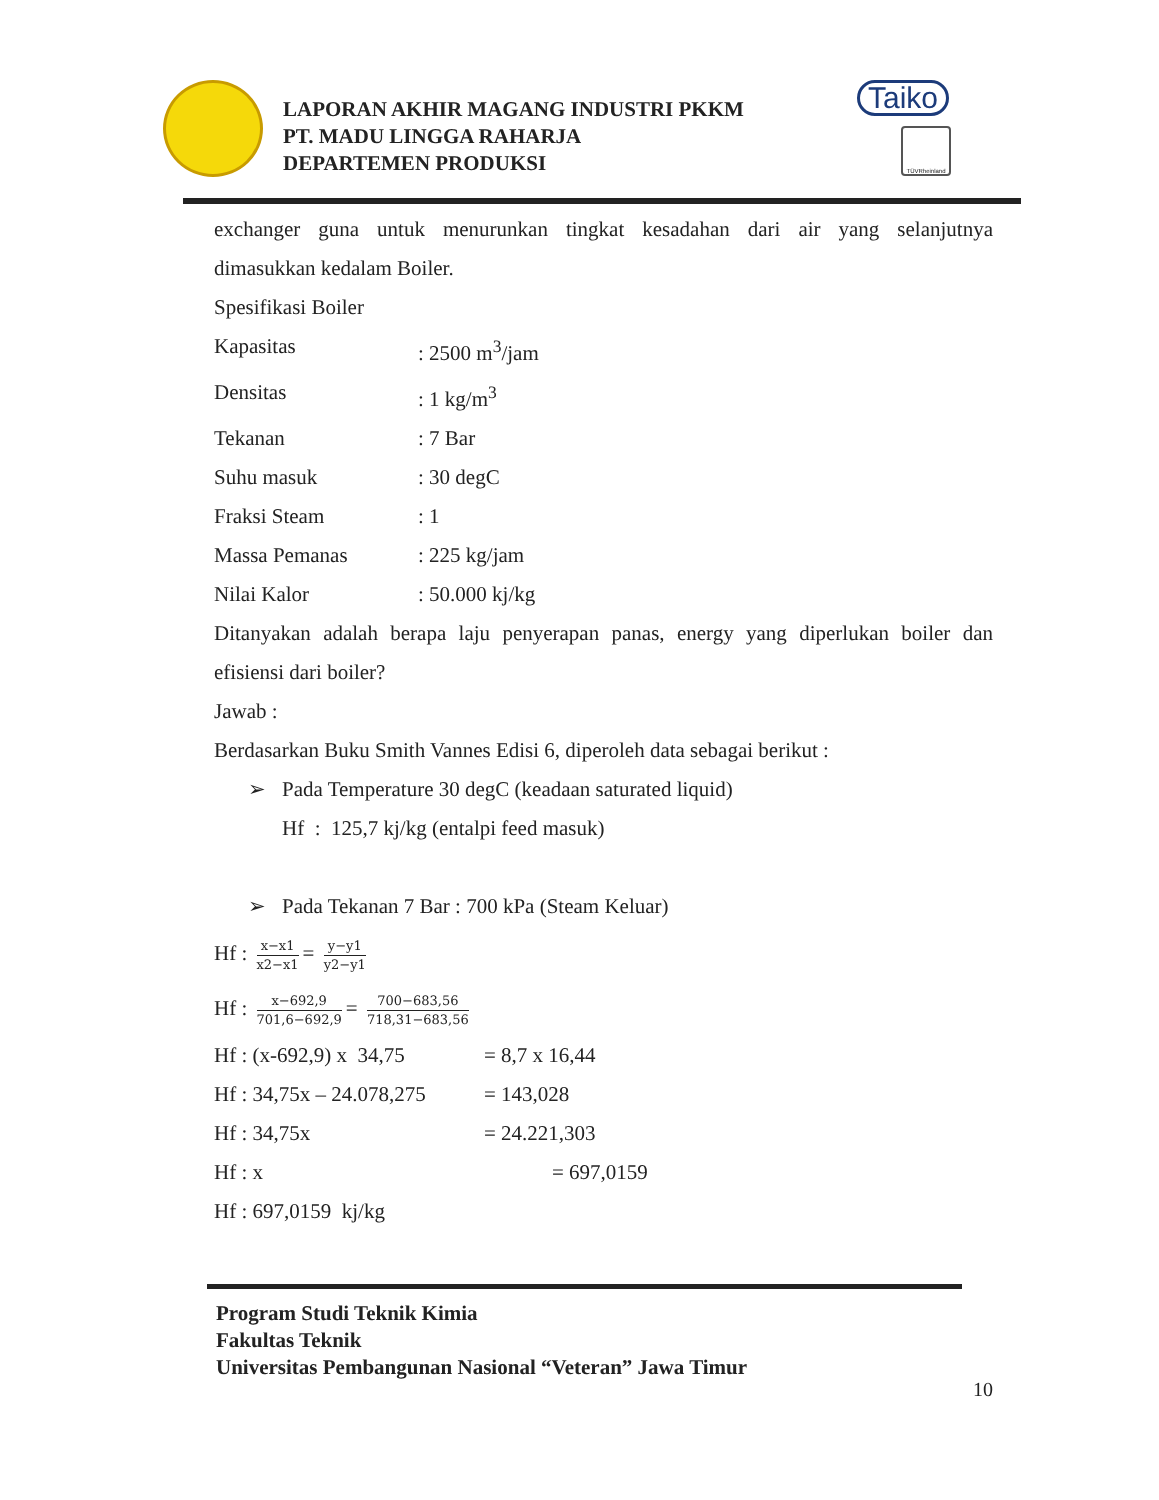LAPORAN AKHIR MAGANG INDUSTRI PKKM
PT. MADU LINGGA RAHARJA
DEPARTEMEN PRODUKSI
Taiko
TÜVRheinland
exchanger guna untuk menurunkan tingkat kesadahan dari air yang selanjutnya
dimasukkan kedalam Boiler.
Spesifikasi Boiler
Kapasitas: 2500 m<sup>3</sup>/jam
Densitas: 1 kg/m<sup>3</sup>
Tekanan: 7 Bar
Suhu masuk: 30 degC
Fraksi Steam: 1
Massa Pemanas: 225 kg/jam
Nilai Kalor: 50.000 kj/kg
Ditanyakan adalah berapa laju penyerapan panas, energy yang diperlukan boiler dan
efisiensi dari boiler?
Jawab :
Berdasarkan Buku Smith Vannes Edisi 6, diperoleh data sebagai berikut :
➢ Pada Temperature 30 degC (keadaan saturated liquid)
Hf : 125,7 kj/kg (entalpi feed masuk)
➢ Pada Tekanan 7 Bar : 700 kPa (Steam Keluar)
Hf : x−x1 x2−x1 = y−y1 y2−y1
Hf : x−692,9 701,6−692,9 = 700−683,56 718,31−683,56
Hf : (x-692,9) x 34,75 = 8,7 x 16,44
Hf : 34,75x – 24.078,275 = 143,028
Hf : 34,75x = 24.221,303
Hf : x = 697,0159
Hf : 697,0159 kj/kg
Program Studi Teknik Kimia
Fakultas Teknik
Universitas Pembangunan Nasional “Veteran” Jawa Timur
10